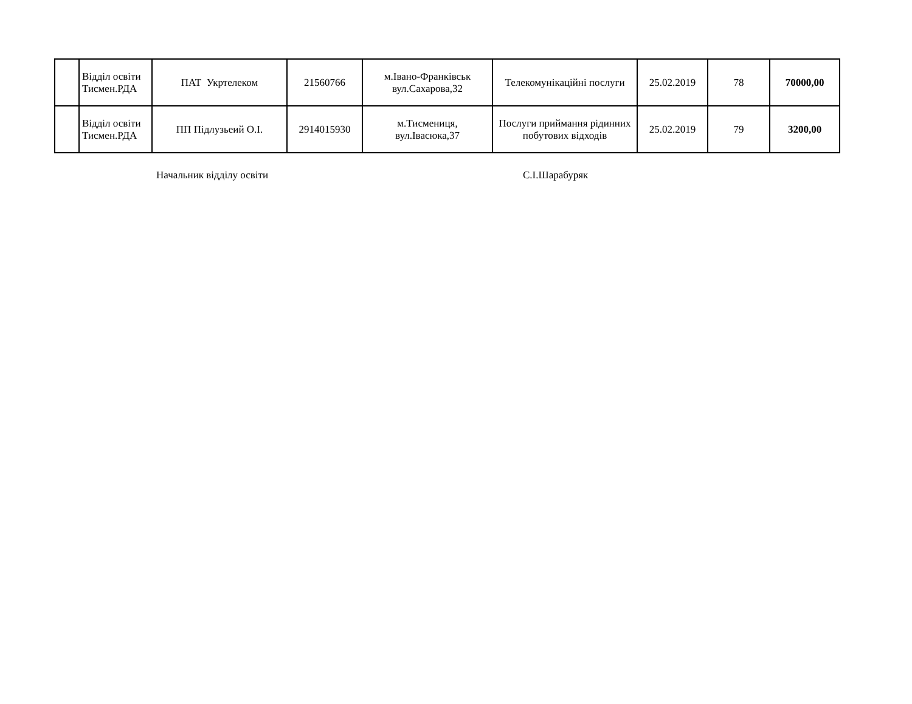| | Відділ освіти Тисмен.РДА | ПАТ Укртелеком | 21560766 | м.Івано-Франківськ вул.Сахарова,32 | Телекомунікаційні послуги | 25.02.2019 | 78 | 70000,00 |
| | Відділ освіти Тисмен.РДА | ПП Підлузьеий О.І. | 2914015930 | м.Тисмениця, вул.Івасюка,37 | Послуги приймання рідинних побутових відходів | 25.02.2019 | 79 | 3200,00 |
Начальник відділу освіти С.І.Шарабуряк